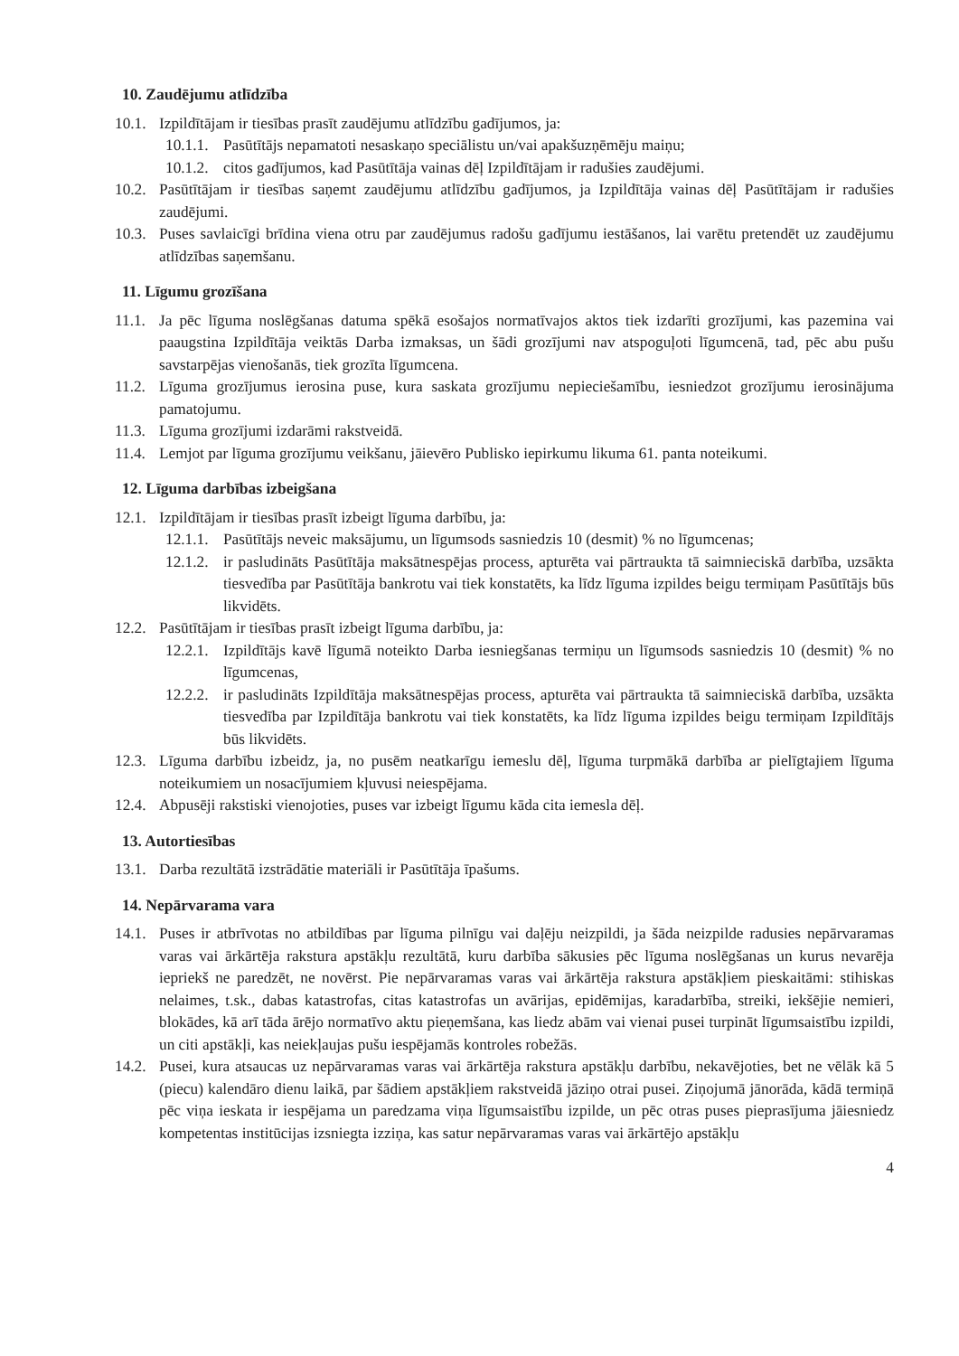10. Zaudējumu atlīdzība
10.1. Izpildītājam ir tiesības prasīt zaudējumu atlīdzību gadījumos, ja:
10.1.1. Pasūtītājs nepamatoti nesaskaņo speciālistu un/vai apakšuzņēmēju maiņu;
10.1.2. citos gadījumos, kad Pasūtītāja vainas dēļ Izpildītājam ir radušies zaudējumi.
10.2. Pasūtītājam ir tiesības saņemt zaudējumu atlīdzību gadījumos, ja Izpildītāja vainas dēļ Pasūtītājam ir radušies zaudējumi.
10.3. Puses savlaicīgi brīdina viena otru par zaudējumus radošu gadījumu iestāšanos, lai varētu pretendēt uz zaudējumu atlīdzības saņemšanu.
11. Līgumu grozīšana
11.1. Ja pēc līguma noslēgšanas datuma spēkā esošajos normatīvajos aktos tiek izdarīti grozījumi, kas pazemina vai paaugstina Izpildītāja veiktās Darba izmaksas, un šādi grozījumi nav atspoguļoti līgumcenā, tad, pēc abu pušu savstarpējas vienošanās, tiek grozīta līgumcena.
11.2. Līguma grozījumus ierosina puse, kura saskata grozījumu nepieciešamību, iesniedzot grozījumu ierosinājuma pamatojumu.
11.3. Līguma grozījumi izdarāmi rakstveidā.
11.4. Lemjot par līguma grozījumu veikšanu, jāievēro Publisko iepirkumu likuma 61. panta noteikumi.
12. Līguma darbības izbeigšana
12.1. Izpildītājam ir tiesības prasīt izbeigt līguma darbību, ja:
12.1.1. Pasūtītājs neveic maksājumu, un līgumsods sasniedzis 10 (desmit) % no līgumcenas;
12.1.2. ir pasludināts Pasūtītāja maksātnespējas process, apturēta vai pārtraukta tā saimnieciskā darbība, uzsākta tiesvedība par Pasūtītāja bankrotu vai tiek konstatēts, ka līdz līguma izpildes beigu termiņam Pasūtītājs būs likvidēts.
12.2. Pasūtītājam ir tiesības prasīt izbeigt līguma darbību, ja:
12.2.1. Izpildītājs kavē līgumā noteikto Darba iesniegšanas termiņu un līgumsods sasniedzis 10 (desmit) % no līgumcenas,
12.2.2. ir pasludināts Izpildītāja maksātnespējas process, apturēta vai pārtraukta tā saimnieciskā darbība, uzsākta tiesvedība par Izpildītāja bankrotu vai tiek konstatēts, ka līdz līguma izpildes beigu termiņam Izpildītājs būs likvidēts.
12.3. Līguma darbību izbeidz, ja, no pusēm neatkarīgu iemeslu dēļ, līguma turpmākā darbība ar pielīgtajiem līguma noteikumiem un nosacījumiem kļuvusi neiespējama.
12.4. Abpusēji rakstiski vienojoties, puses var izbeigt līgumu kāda cita iemesla dēļ.
13. Autortiesības
13.1. Darba rezultātā izstrādātie materiāli ir Pasūtītāja īpašums.
14. Nepārvarama vara
14.1. Puses ir atbrīvotas no atbildības par līguma pilnīgu vai daļēju neizpildi, ja šāda neizpilde radusies nepārvaramas varas vai ārkārtēja rakstura apstākļu rezultātā, kuru darbība sākusies pēc līguma noslēgšanas un kurus nevarēja iepriekš ne paredzēt, ne novērst. Pie nepārvaramas varas vai ārkārtēja rakstura apstākļiem pieskaitāmi: stihiskas nelaimes, t.sk., dabas katastrofas, citas katastrofas un avārijas, epidēmijas, karadarbība, streiki, iekšējie nemieri, blokādes, kā arī tāda ārējo normatīvo aktu pieņemšana, kas liedz abām vai vienai pusei turpināt līgumsaistību izpildi, un citi apstākļi, kas neiekļaujas pušu iespējamās kontroles robežās.
14.2. Pusei, kura atsaucas uz nepārvaramas varas vai ārkārtēja rakstura apstākļu darbību, nekavējoties, bet ne vēlāk kā 5 (piecu) kalendāro dienu laikā, par šādiem apstākļiem rakstveidā jāziņo otrai pusei. Ziņojumā jānorāda, kādā termiņā pēc viņa ieskata ir iespējama un paredzama viņa līgumsaistību izpilde, un pēc otras puses pieprasījuma jāiesniedz kompetentas institūcijas izsniegta izziņa, kas satur nepārvaramas varas vai ārkārtējo apstākļu
4